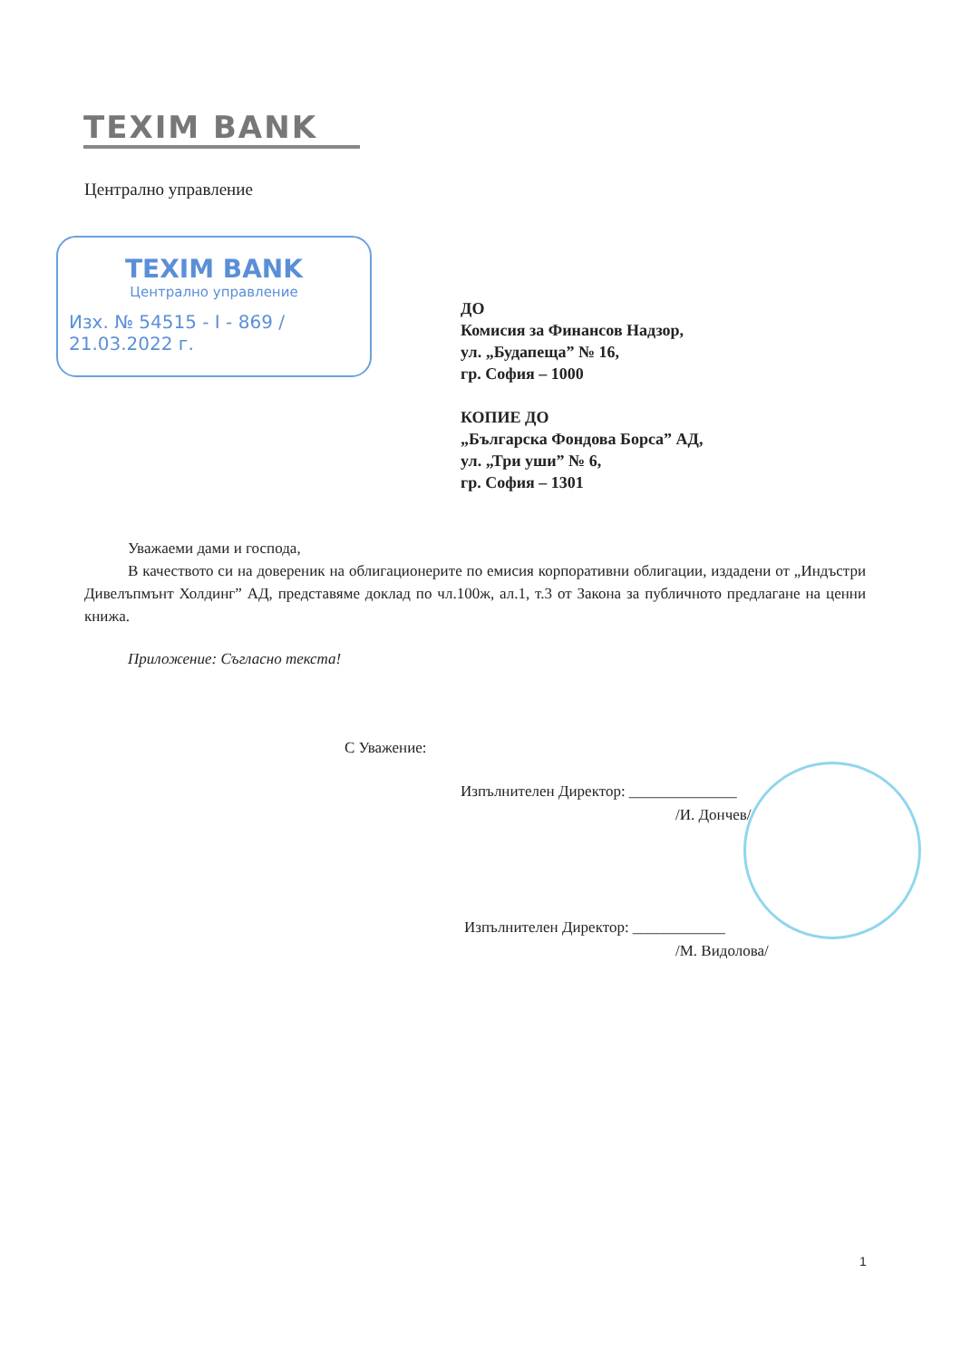TEXIM BANK
Централно управление
TEXIM BANK
Централно управление
Изх. № 54515 - I - 869 / 21.03.2022 г.
ДО
Комисия за Финансов Надзор,
ул. „Будапеща” № 16,
гр. София – 1000
КОПИЕ ДО
„Българска Фондова Борса” АД,
ул. „Три уши” № 6,
гр. София – 1301
Уважаеми дами и господа,
В качеството си на довереник на облигационерите по емисия корпоративни облигации, издадени от „Индъстри Дивелъпмънт Холдинг” АД, представяме доклад по чл.100ж, ал.1, т.3 от Закона за публичното предлагане на ценни книжа.
Приложение: Съгласно текста!
С Уважение:
Изпълнителен Директор: ______________
/И. Дончев/
Изпълнителен Директор: ____________
/М. Видолова/
1